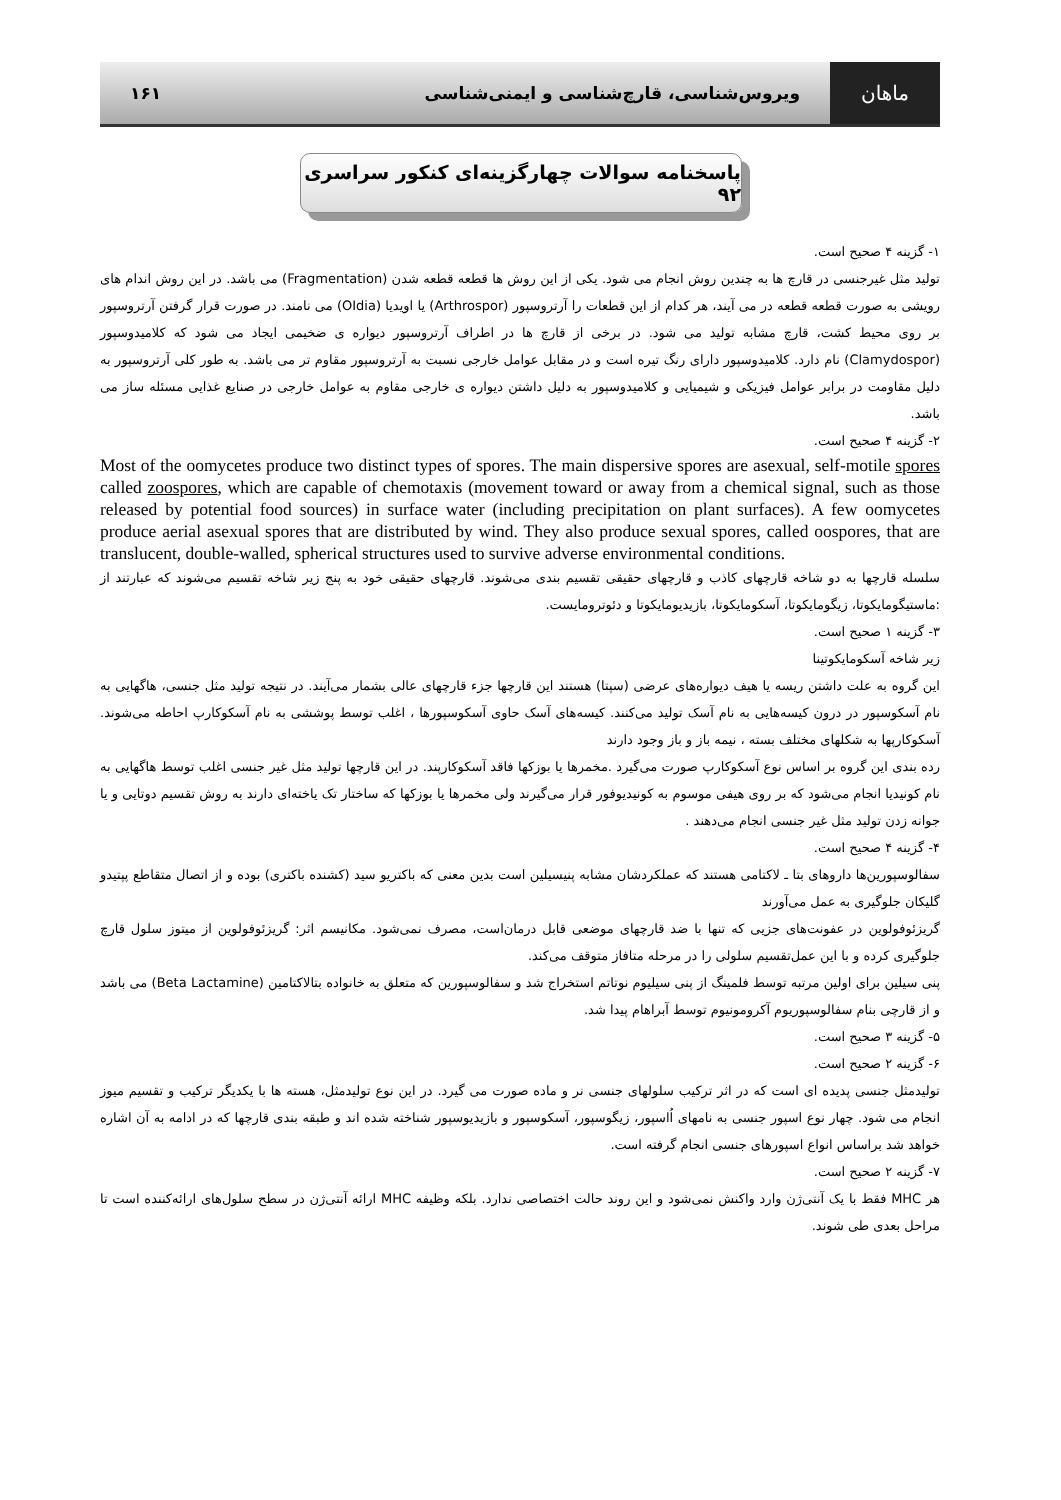ماهان
ویروس‌شناسی، قارچ‌شناسی و ایمنی‌شناسی
۱۶۱
پاسخنامه سوالات چهارگزینه‌ای کنکور سراسری ۹۲
۱- گزینه ۴ صحیح است.
تولید مثل غیرجنسی در قارچ ها به چندین روش انجام می شود. یکی از این روش ها قطعه قطعه شدن (Fragmentation) می باشد. در این روش اندام های رویشی به صورت قطعه قطعه در می آیند، هر کدام از این قطعات را آرتروسپور (Arthrospor) یا اویدیا (OIdia) می نامند. در صورت قرار گرفتن آرتروسپور بر روی محیط کشت، قارچ مشابه تولید می شود. در برخی از قارچ ها در اطراف آرتروسپور دیواره ی ضخیمی ایجاد می شود که کلامیدوسپور (Clamydospor) نام دارد. کلامیدوسپور دارای رنگ تیره است و در مقابل عوامل خارجی نسبت به آرتروسپور مقاوم تر می باشد. به طور کلی آرتروسپور به دلیل مقاومت در برابر عوامل فیزیکی و شیمیایی و کلامیدوسپور به دلیل داشتن دیواره ی خارجی مقاوم به عوامل خارجی در صنایع غذایی مسئله ساز می باشد.
۲- گزینه ۴ صحیح است.
Most of the oomycetes produce two distinct types of spores. The main dispersive spores are asexual, self-motile spores called zoospores, which are capable of chemotaxis (movement toward or away from a chemical signal, such as those released by potential food sources) in surface water (including precipitation on plant surfaces). A few oomycetes produce aerial asexual spores that are distributed by wind. They also produce sexual spores, called oospores, that are translucent, double-walled, spherical structures used to survive adverse environmental conditions.
سلسله قارچها به دو شاخه قارچهای کاذب و قارچهای حقیقی تقسیم بندی می‌شوند. قارچهای حقیقی خود به پنج زیر شاخه تقسیم می‌شوند که عبارتند از :ماستیگومایکوتا، زیگومایکوتا، آسکومایکوتا، بازیدیومایکوتا و دئوترومایست.
۳- گزینه ۱ صحیح است.
زیر شاخه آسکومایکوتینا
این گروه به علت داشتن ریسه یا هیف دیواره‌های عرضی (سپتا) هستند این قارچها جزء قارچهای عالی بشمار می‌آیند. در نتیجه تولید مثل جنسی، هاگهایی به نام آسکوسپور در درون کیسه‌هایی به نام آسک تولید می‌کنند. کیسه‌های آسک حاوی آسکوسپورها ، اغلب توسط پوششی به نام آسکوکارپ احاطه می‌شوند. آسکوکارپها به شکلهای مختلف بسته ، نیمه باز و باز وجود دارند
رده بندی این گروه بر اساس نوع آسکوکارپ صورت می‌گیرد .مخمرها یا بوزکها فاقد آسکوکارپند. در این قارچها تولید مثل غیر جنسی اغلب توسط هاگهایی به نام کونیدیا انجام می‌شود که بر روی هیفی موسوم به کونیدیوفور قرار می‌گیرند ولی مخمرها یا بوزکها که ساختار تک یاخته‌ای دارند به روش تقسیم دوتایی و یا جوانه زدن تولید مثل غیر جنسی انجام می‌دهند .
۴- گزینه ۴ صحیح است.
سفالوسپورین‌ها داروهای بتا ـ لاکتامی هستند که عملکردشان مشابه پنیسیلین است بدین معنی که باکتریو سید (کشنده باکتری) بوده و از اتصال متقاطع پپتیدو گلیکان جلوگیری به عمل می‌آورند
گریزئوفولوین در عفونت‌های جزیی که تنها با ضد قارچهای موضعی قابل درمان‌است، مصرف نمی‌شود. مکانیسم اثر: گریزئوفولوین از میتوز سلول قارچ جلوگیری کرده و با این عمل‌تقسیم سلولی را در مرحله متافاز متوقف می‌کند.
پنی سیلین برای اولین مرتبه توسط فلمینگ از پنی سیلیوم نوتاتم استخراج شد و سفالوسپورین که متعلق به خانواده بتالاکتامین (Beta Lactamine) می باشد و از قارچی بنام سفالوسپوریوم آکرومونیوم توسط آبراهام پیدا شد.
۵- گزینه ۳ صحیح است.
۶- گزینه ۲ صحیح است.
تولیدمثل جنسی پدیده ای است که در اثر ترکیب سلولهای جنسی نر و ماده صورت می گیرد. در این نوع تولیدمثل، هسته ها با یکدیگر ترکیب و تقسیم میوز انجام می شود. چهار نوع اسپور جنسی به نامهای اُاسپور، زیگوسپور، آسکوسپور و بازیدیوسپور شناخته شده اند و طبقه بندی قارچها که در ادامه به آن اشاره خواهد شد براساس انواع اسپورهای جنسی انجام گرفته است.
۷- گزینه ۲ صحیح است.
هر MHC فقط با یک آنتی‌ژن وارد واکنش نمی‌شود و این روند حالت اختصاصی ندارد. بلکه وظیفه MHC ارائه آنتی‌ژن در سطح سلول‌های ارائه‌کننده است تا مراحل بعدی طی شوند.